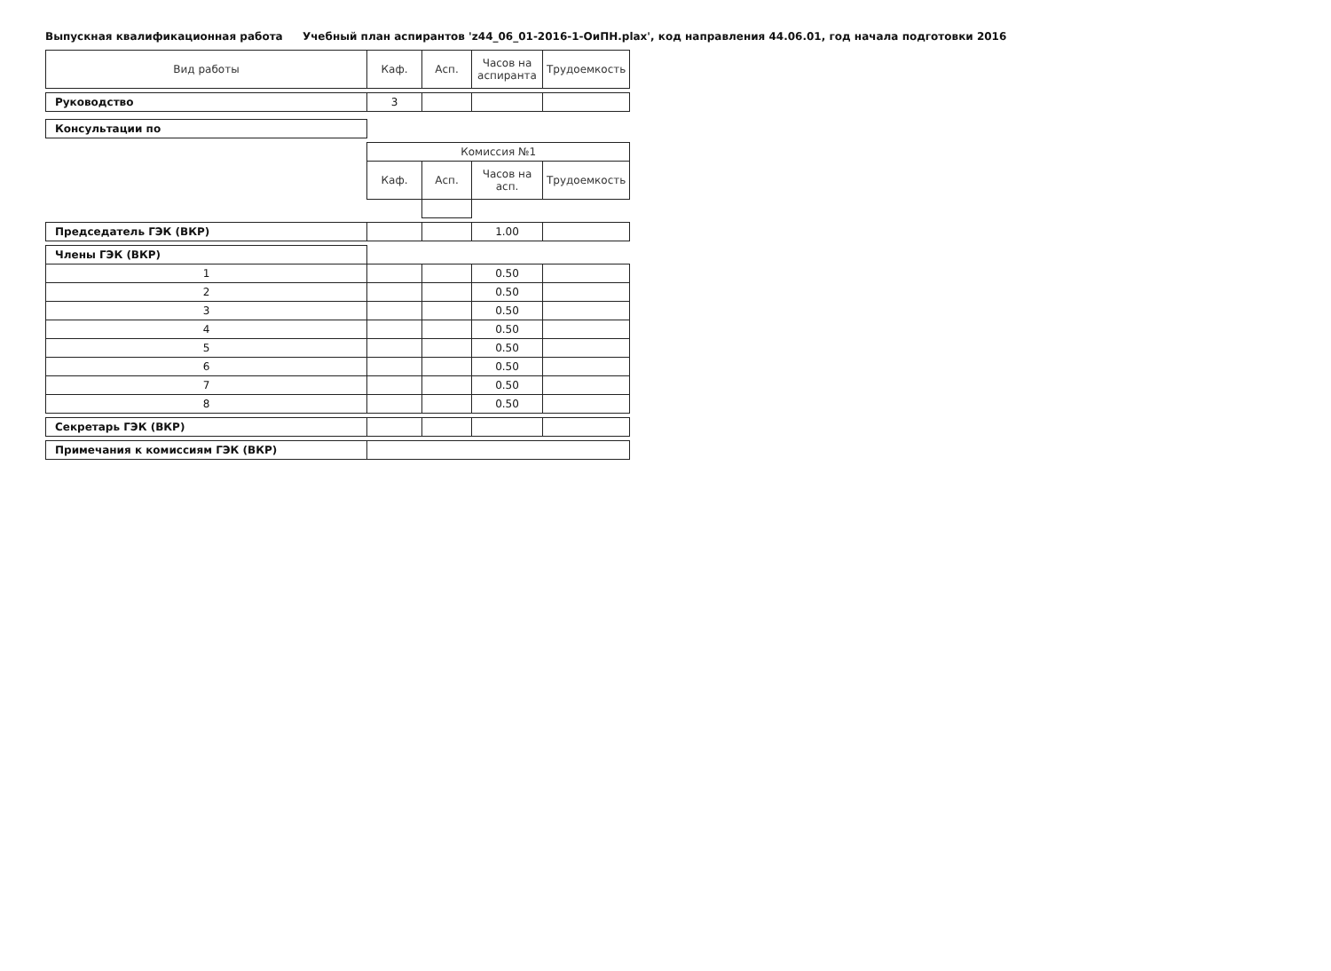Выпускная квалификационная работа Учебный план аспирантов 'z44_06_01-2016-1-ОиПН.plax', код направления 44.06.01, год начала подготовки 2016
| Вид работы | Каф. | Асп. | Часов на аспиранта | Трудоемкость |
| --- | --- | --- | --- | --- |
| Руководство | 3 | | | |
| Консультации по | | | | |
| | Комиссия №1 | | | |
| | Каф. | Асп. | Часов на асп. | Трудоемкость |
| Председатель ГЭК (ВКР) | | | 1.00 | |
| Члены ГЭК (ВКР) | | | | |
| 1 | | | 0.50 | |
| 2 | | | 0.50 | |
| 3 | | | 0.50 | |
| 4 | | | 0.50 | |
| 5 | | | 0.50 | |
| 6 | | | 0.50 | |
| 7 | | | 0.50 | |
| 8 | | | 0.50 | |
| Секретарь ГЭК (ВКР) | | | | |
| Примечания к комиссиям ГЭК (ВКР) | | | | |